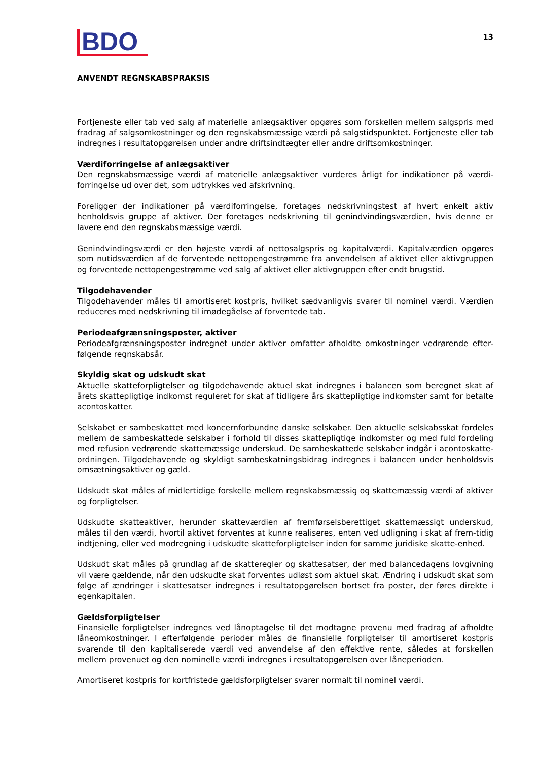BDO
13
ANVENDT REGNSKABSPRAKSIS
Fortjeneste eller tab ved salg af materielle anlægsaktiver opgøres som forskellen mellem salgspris med fradrag af salgsomkostninger og den regnskabsmæssige værdi på salgstidspunktet. Fortjeneste eller tab indregnes i resultatopgørelsen under andre driftsindtægter eller andre driftsomkostninger.
Værdiforringelse af anlægsaktiver
Den regnskabsmæssige værdi af materielle anlægsaktiver vurderes årligt for indikationer på værdi-forringelse ud over det, som udtrykkes ved afskrivning.
Foreligger der indikationer på værdiforringelse, foretages nedskrivningstest af hvert enkelt aktiv henholdsvis gruppe af aktiver. Der foretages nedskrivning til genindvindingsværdien, hvis denne er lavere end den regnskabsmæssige værdi.
Genindvindingsværdi er den højeste værdi af nettosalgspris og kapitalværdi. Kapitalværdien opgøres som nutidsværdien af de forventede nettopengestrømme fra anvendelsen af aktivet eller aktivgruppen og forventede nettopengestrømme ved salg af aktivet eller aktivgruppen efter endt brugstid.
Tilgodehavender
Tilgodehavender måles til amortiseret kostpris, hvilket sædvanligvis svarer til nominel værdi. Værdien reduceres med nedskrivning til imødegåelse af forventede tab.
Periodeafgrænsningsposter, aktiver
Periodeafgrænsningsposter indregnet under aktiver omfatter afholdte omkostninger vedrørende efter-følgende regnskabsår.
Skyldig skat og udskudt skat
Aktuelle skatteforpligtelser og tilgodehavende aktuel skat indregnes i balancen som beregnet skat af årets skattepligtige indkomst reguleret for skat af tidligere års skattepligtige indkomster samt for betalte acontoskatter.
Selskabet er sambeskattet med koncernforbundne danske selskaber. Den aktuelle selskabsskat fordeles mellem de sambeskattede selskaber i forhold til disses skattepligtige indkomster og med fuld fordeling med refusion vedrørende skattemæssige underskud. De sambeskattede selskaber indgår i acontoskatte-ordningen. Tilgodehavende og skyldigt sambeskatningsbidrag indregnes i balancen under henholdsvis omsætningsaktiver og gæld.
Udskudt skat måles af midlertidige forskelle mellem regnskabsmæssig og skattemæssig værdi af aktiver og forpligtelser.
Udskudte skatteaktiver, herunder skatteværdien af fremførselsberettiget skattemæssigt underskud, måles til den værdi, hvortil aktivet forventes at kunne realiseres, enten ved udligning i skat af frem-tidig indtjening, eller ved modregning i udskudte skatteforpligtelser inden for samme juridiske skatte-enhed.
Udskudt skat måles på grundlag af de skatteregler og skattesatser, der med balancedagens lovgivning vil være gældende, når den udskudte skat forventes udløst som aktuel skat. Ændring i udskudt skat som følge af ændringer i skattesatser indregnes i resultatopgørelsen bortset fra poster, der føres direkte i egenkapitalen.
Gældsforpligtelser
Finansielle forpligtelser indregnes ved lånoptagelse til det modtagne provenu med fradrag af afholdte låneomkostninger. I efterfølgende perioder måles de finansielle forpligtelser til amortiseret kostpris svarende til den kapitaliserede værdi ved anvendelse af den effektive rente, således at forskellen mellem provenuet og den nominelle værdi indregnes i resultatopgørelsen over låneperioden.
Amortiseret kostpris for kortfristede gældsforpligtelser svarer normalt til nominel værdi.